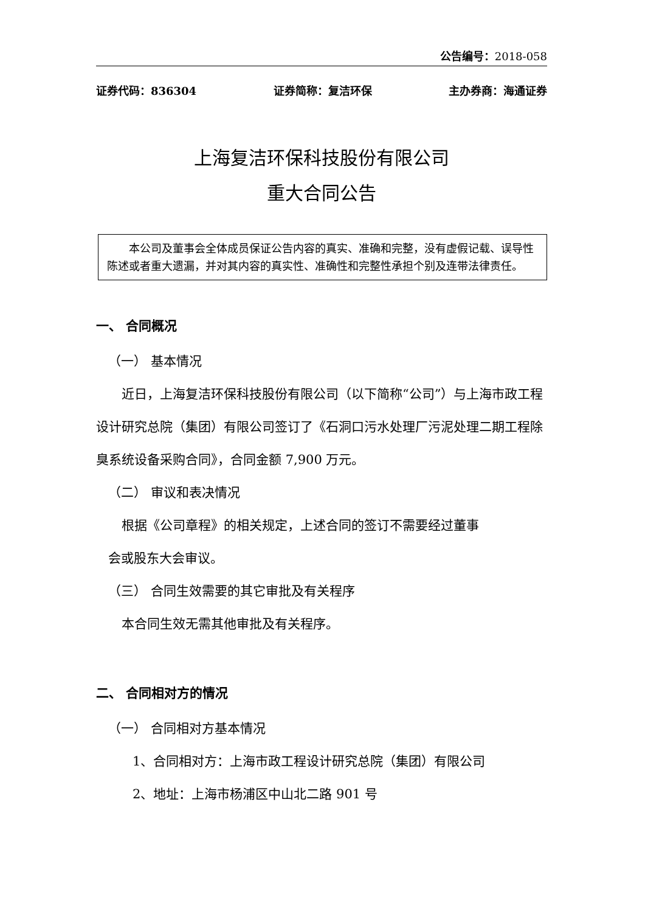公告编号：2018-058
证券代码：836304 证券简称：复洁环保 主办券商：海通证券
上海复洁环保科技股份有限公司
重大合同公告
本公司及董事会全体成员保证公告内容的真实、准确和完整，没有虚假记载、误导性陈述或者重大遗漏，并对其内容的真实性、准确性和完整性承担个别及连带法律责任。
一、 合同概况
（一） 基本情况
近日，上海复洁环保科技股份有限公司（以下简称“公司”）与上海市政工程设计研究总院（集团）有限公司签订了《石洞口污水处理厂污泥处理二期工程除臭系统设备采购合同》，合同金额 7,900 万元。
（二） 审议和表决情况
根据《公司章程》的相关规定，上述合同的签订不需要经过董事
会或股东大会审议。
（三） 合同生效需要的其它审批及有关程序
本合同生效无需其他审批及有关程序。
二、 合同相对方的情况
（一） 合同相对方基本情况
1、合同相对方：上海市政工程设计研究总院（集团）有限公司
2、地址：上海市杨浦区中山北二路 901 号